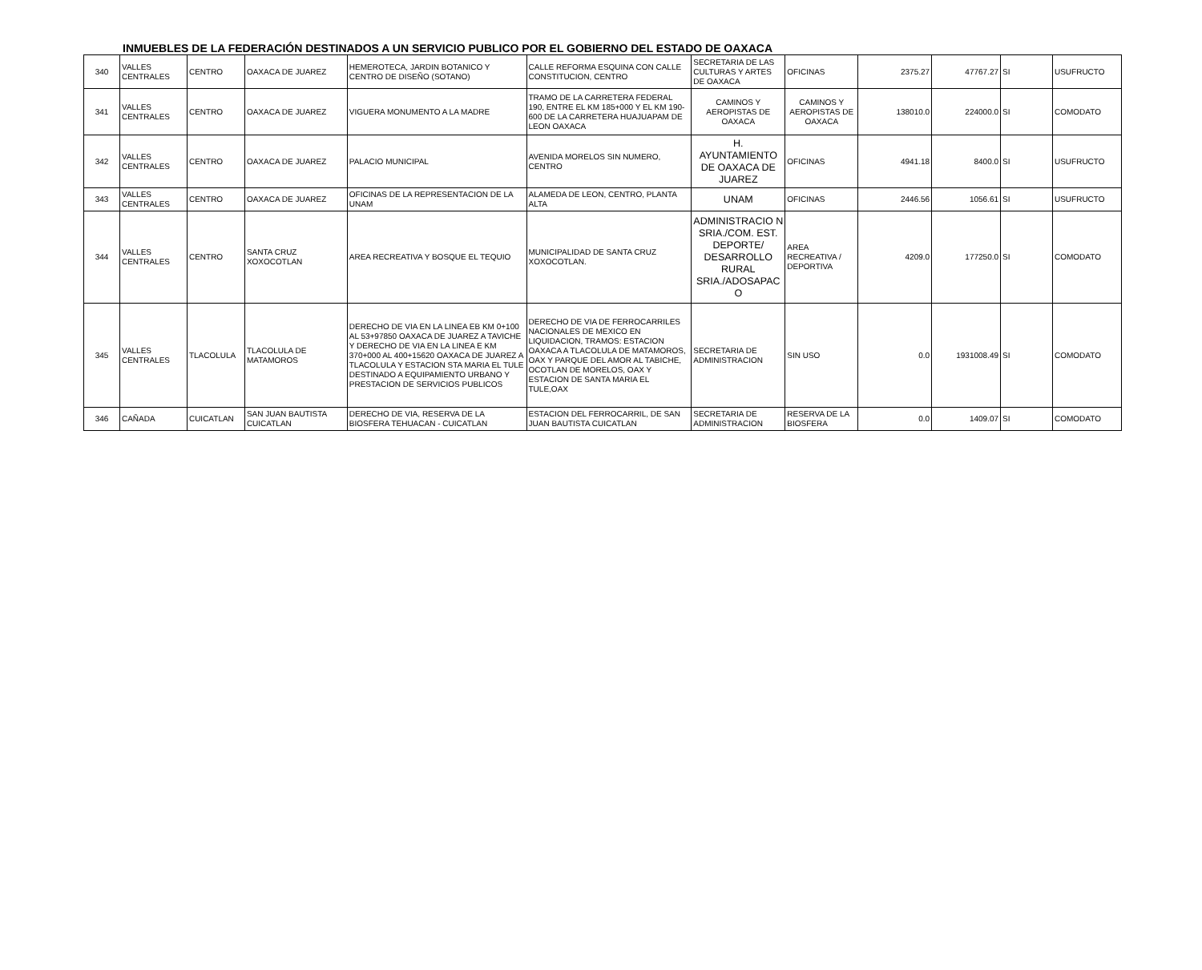INMUEBLES DE LA FEDERACIÓN DESTINADOS A UN SERVICIO PUBLICO POR EL GOBIERNO DEL ESTADO DE OAXACA
| 340 | VALLES CENTRALES | CENTRO | OAXACA DE JUAREZ | HEMEROTECA, JARDIN BOTANICO Y CENTRO DE DISEÑO (SOTANO) | CALLE REFORMA ESQUINA CON CALLE CONSTITUCION, CENTRO | SECRETARIA DE LAS CULTURAS Y ARTES DE OAXACA | OFICINAS | 2375.27 | 47767.27 | SI | USUFRUCTO |
| 341 | VALLES CENTRALES | CENTRO | OAXACA DE JUAREZ | VIGUERA MONUMENTO A LA MADRE | TRAMO DE LA CARRETERA FEDERAL 190, ENTRE EL KM 185+000 Y EL KM 190-600 DE LA CARRETERA HUAJUAPAM DE LEON OAXACA | CAMINOS Y AEROPISTAS DE OAXACA | CAMINOS Y AEROPISTAS DE OAXACA | 138010.0 | 224000.0 | SI | COMODATO |
| 342 | VALLES CENTRALES | CENTRO | OAXACA DE JUAREZ | PALACIO MUNICIPAL | AVENIDA MORELOS SIN NUMERO, CENTRO | H. AYUNTAMIENTO DE OAXACA DE JUAREZ | OFICINAS | 4941.18 | 8400.0 | SI | USUFRUCTO |
| 343 | VALLES CENTRALES | CENTRO | OAXACA DE JUAREZ | OFICINAS DE LA REPRESENTACION DE LA UNAM | ALAMEDA DE LEON, CENTRO, PLANTA ALTA | UNAM | OFICINAS | 2446.56 | 1056.61 | SI | USUFRUCTO |
| 344 | VALLES CENTRALES | CENTRO | SANTA CRUZ XOXOCOTLAN | AREA RECREATIVA Y BOSQUE EL TEQUIO | MUNICIPALIDAD DE SANTA CRUZ XOXOCOTLAN. | ADMINISTRACIO N SRIA./COM. EST. DEPORTE/ DESARROLLO RURAL SRIA./ADOSAPAC O | AREA RECREATIVA / DEPORTIVA | 4209.0 | 177250.0 | SI | COMODATO |
| 345 | VALLES CENTRALES | TLACOLULA | TLACOLULA DE MATAMOROS | DERECHO DE VIA EN LA LINEA EB KM 0+100 AL 53+97850 OAXACA DE JUAREZ A TAVICHE Y DERECHO DE VIA EN LA LINEA E KM 370+000 AL 400+15620 OAXACA DE JUAREZ A TLACOLULA Y ESTACION STA MARIA EL TULE DESTINADO A EQUIPAMIENTO URBANO Y PRESTACION DE SERVICIOS PUBLICOS | DERECHO DE VIA DE FERROCARRILES NACIONALES DE MEXICO EN LIQUIDACION, TRAMOS: ESTACION OAXACA A TLACOLULA DE MATAMOROS, OAX Y PARQUE DEL AMOR AL TABICHE, OCOTLAN DE MORELOS, OAX Y ESTACION DE SANTA MARIA EL TULE,OAX | SECRETARIA DE ADMINISTRACION | SIN USO | 0.0 | 1931008.49 | SI | COMODATO |
| 346 | CAÑADA | CUICATLAN | SAN JUAN BAUTISTA CUICATLAN | DERECHO DE VIA, RESERVA DE LA BIOSFERA TEHUACAN - CUICATLAN | ESTACION DEL FERROCARRIL, DE SAN JUAN BAUTISTA CUICATLAN | SECRETARIA DE ADMINISTRACION | RESERVA DE LA BIOSFERA | 0.0 | 1409.07 | SI | COMODATO |